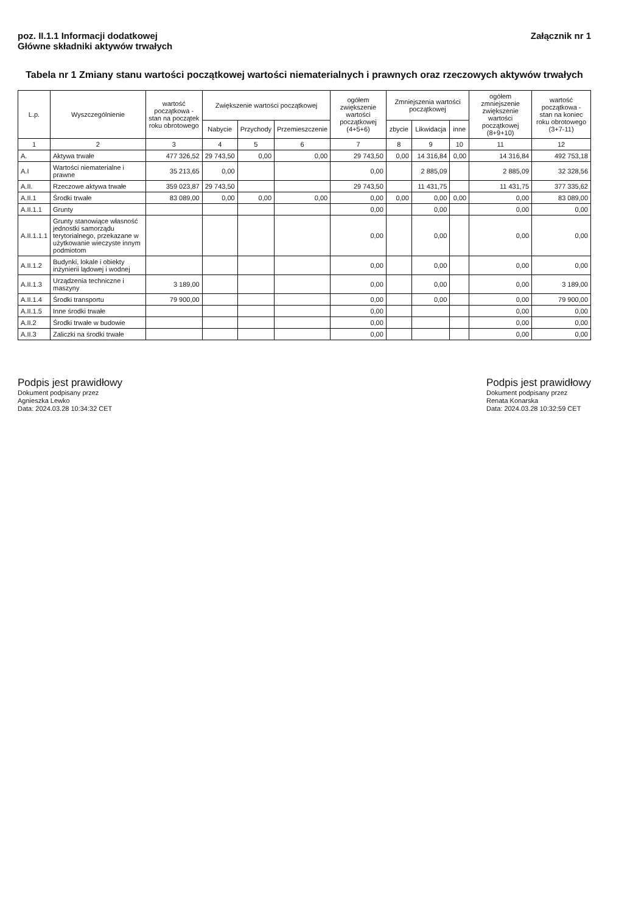poz. II.1.1 Informacji dodatkowej
Główne składniki aktywów trwałych
Załącznik nr 1
Tabela nr 1 Zmiany stanu wartości początkowej wartości niematerialnych i prawnych oraz rzeczowych aktywów trwałych
| L.p. | Wyszczególnienie | wartość początkowa - stan na początek roku obrotowego | Zwiększenie wartości początkowej | | | ogółem zwiększenie wartości początkowej (4+5+6) | Zmniejszenia wartości początkowej | | | ogółem zmniejszenie zwiększenie wartości początkowej (8+9+10) | wartość początkowa - stan na koniec roku obrotowego (3+7-11) |
| --- | --- | --- | --- | --- | --- | --- | --- | --- | --- | --- | --- |
| | | | Nabycie | Przychody | Przemieszczenie | | zbycie | Likwidacja | inne | | |
| 1 | 2 | 3 | 4 | 5 | 6 | 7 | 8 | 9 | 10 | 11 | 12 |
| A. | Aktywa trwałe | 477 326,52 | 29 743,50 | 0,00 | 0,00 | 29 743,50 | 0,00 | 14 316,84 | 0,00 | 14 316,84 | 492 753,18 |
| A.I | Wartości niematerialne i prawne | 35 213,65 | 0,00 | | | 0,00 | | 2 885,09 | | 2 885,09 | 32 328,56 |
| A.II. | Rzeczowe aktywa trwałe | 359 023,87 | 29 743,50 | | | 29 743,50 | | 11 431,75 | | 11 431,75 | 377 335,62 |
| A.II.1 | Środki trwałe | 83 089,00 | 0,00 | 0,00 | 0,00 | 0,00 | 0,00 | 0,00 | 0,00 | 0,00 | 83 089,00 |
| A.II.1.1 | Grunty | | | | | 0,00 | | 0,00 | | 0,00 | 0,00 |
| A.II.1.1.1 | Grunty stanowiące własność jednostki samorządu terytorialnego, przekazane w użytkowanie wieczyste innym podmiotom | | | | | 0,00 | | 0,00 | | 0,00 | 0,00 |
| A.II.1.2 | Budynki, lokale i obiekty inżynierii lądowej i wodnej | | | | | 0,00 | | 0,00 | | 0,00 | 0,00 |
| A.II.1.3 | Urządzenia techniczne i maszyny | 3 189,00 | | | | 0,00 | | 0,00 | | 0,00 | 3 189,00 |
| A.II.1.4 | Środki transportu | 79 900,00 | | | | 0,00 | | 0,00 | | 0,00 | 79 900,00 |
| A.II.1.5 | Inne środki trwałe | | | | | 0,00 | | | | 0,00 | 0,00 |
| A.II.2 | Środki trwałe w budowie | | | | | 0,00 | | | | 0,00 | 0,00 |
| A.II.3 | Zaliczki na środki trwałe | | | | | 0,00 | | | | 0,00 | 0,00 |
Podpis jest prawidłowy
Dokument podpisany przez
Agnieszka Lewko
Data: 2024.03.28 10:34:32 CET
Podpis jest prawidłowy
Dokument podpisany przez
Renata Konarska
Data: 2024.03.28 10:32:59 CET